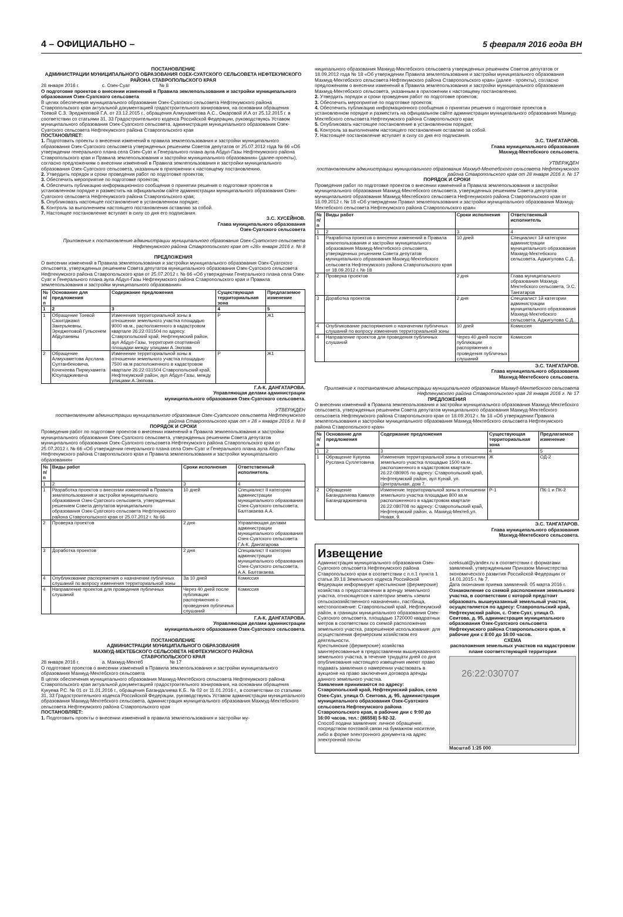4 – ОФИЦИАЛЬНО – 5 февраля 2016 года ВН
ПОСТАНОВЛЕНИЕ
АДМИНИСТРАЦИИ МУНИЦИПАЛЬНОГО ОБРАЗОВАНИЯ ОЗЕК-СУАТСКОГО СЕЛЬСОВЕТА НЕФТЕКУМСКОГО РАЙОНА СТАВРОПОЛЬСКОГО КРАЯ
28 января 2016 г. с. Озек-Суат № 8
О подготовке проектов о внесении изменений в Правила землепользования и застройки муниципального образования Озек-Суатского сельсовета
В целях обеспечения муниципального образования Озек-Суатского сельсовета Нефтекумского района Ставропольского края актуальной документацией градостроительного зонирования, на основании обращения Тоевой С.З. Эреджеповой Г.А. от 23.12.2015 г., обращения Алмухаметова А.С., Омаровой И.А от 25.12.2015 г. в соответствии со статьями 31, 33 Градостроительного кодекса Российской Федерации, руководствуясь Уставом муниципального образования Озек-Суатского сельсовета, администрация муниципального образования Озек-Суатского сельсовета Нефтекумского района Ставропольского края
ПОСТАНОВЛЯЕТ:
1. Подготовить проекты о внесении изменений в правила землепользования и застройки муниципального образования Озек-Суатского сельсовета утвержденных решением Советов депутатов от 25.07.2012 года № 66 «Об утверждении генерального плана села Озек-Суат и Генерального плана аула Абдул-Газы Нефтекумского района Ставропольского края и Правила землепользования и застройки муниципального образования» (далее-проекты), согласно предложениям о внесении изменений в Правила землепользования и застройки муниципального образования Озек-Суатского сельсовета, указанным в приложении к настоящему постановлению.
2. Утвердить порядок и сроки проведения работ по подготовке проектов;
3. Обеспечить мероприятие по подготовке проектов;
4. Обеспечить публикацию информационного сообщения о принятии решения о подготовке проектов в установленном порядке и разместить на официальном сайте администрации муниципального образования Озек-Суатского сельсовета Нефтекумского района Ставропольского края;
5. Опубликовать настоящее постановление в установленном порядке;
6. Контроль за выполнением настоящего постановления оставляю за собой.
7. Настоящее постановление вступает в силу со дня его подписания.
З.С. ХУСЕЙНОВ.
Глава муниципального образования
Озек-Суатского сельсовета
Приложение к постановлению администрации муниципального образования Озек-Суатского сельсовета Нефтекумского района Ставропольского края от «28» января 2016 г. № 8
ПРЕДЛОЖЕНИЯ
О внесении изменений в Правила землепользования и застройки муниципального образования Озек-Суатского сельсовета, утвержденных решением Совета депутатов муниципального образования Озек-Суатского сельсовета Нефтекумского района Ставропольского края от 25.07.2012 г. № 66 «Об утверждении Генерального плана села Озек-Суат и Генерального плана аула Абдул-Газы Нефтекумского района Ставропольского края и Правила землепользования и застройки муниципального образования»
| № п/п | Основание для предложения | Содержание предложения | Существующая территориальная зона | Предлагаемое изменение |
| --- | --- | --- | --- | --- |
| 1 | 2 | 3 | 4 | 5 |
| 1 | Обращение Тоевой Сахитджамл Закерьяевны, Эреджеповой Гульсенем Абдулаевны | Изменения территориальной зоны в отношении земельного участка площадью 9000 кв.м., расположенного в кадастровом квартале 26:22:031504 по адресу: Ставропольский край, Нефтекумский район, аул Абдул-Газы, территория спортивной площадки между улицами А.Эюпова | Р | Ж1 |
| 2 | Обращение Алмухаметова Арслана Султанбековича, Кочекеева Пирмухамета Юсупаджиевича | Изменение территориальной зоны в отношении земельного участка площадью 7500 кв.м расположенного в кадастровом квартале 26:22:031504 Ставропольский край, Нефтекумский район, аул Абдул-Газы, между улицами А.Эюпова . | Р | Ж1 |
Г.А-К. ДАНГАТАРОВА.
Управляющая делами администрации
муниципального образования Озек-Суатского сельсовета.
УТВЕРЖДЕН
постановлением администрации муниципального образования Озек-Суатского сельсовета Нефтекумского района Ставропольского края от « 28 » января 2016 г. № 8
ПОРЯДОК И СРОКИ
Проведения работ по подготовке проектов о внесении изменений в Правила землепользования и застройки муниципального образования Озек-Суатского сельсовета, утвержденных решением Совета депутатов муниципального образования Озек-Суатского сельсовета Нефтекумского района Ставропольского края от 25.07.2012 г. № 66 «Об утверждении генерального плана села Озек-Суат и Генерального плана аула Абдул-Газы Нефтекумского района Ставропольского края и Правила землепользования и застройки муниципального образования»
| № п/п | Виды работ | Сроки исполнения | Ответственный исполнитель |
| --- | --- | --- | --- |
| 1 | 2 | 3 | 4 |
| 1 | Разработка проектов о внесении изменений в Правила землепользования и застройки муниципального образования Озек-Суатского сельсовета, утвержденных решением Совета депутатов муниципального образования Озек-Суатского сельсовета Нефтекумского района Ставропольского края от 25.07.2012 г. № 66 | 10 дней | Специалист II категории администрации муниципального образования Озек-Суатского сельсовета, Балтакаева А.А. |
| 2 | Проверка проектов | 2 дня | Управляющая делами администрации муниципального образования Озек-Суатского сельсовета Г.А-К. Дангатарова |
| 3 | Доработка проектов | 2 дня | Специалист II категории администрации муниципального образования Озек-Суатского сельсовета, А.А. Балтакаева. |
| 4 | Опубликование распоряжения о назначении публичных слушаний по вопросу изменения территориальной зоны | За 10 дней | Комиссия |
| 4 | Направление проектов для проведения публичных слушаний | Через 40 дней после публикации распоряжения о проведения публичных слушаний | Комиссия |
Г.А-К. ДАНГАТАРОВА.
Управляющая делами администрации
муниципального образования Озек-Суатского сельсовета.
ПОСТАНОВЛЕНИЕ
АДМИНИСТРАЦИИ МУНИЦИПАЛЬНОГО ОБРАЗОВАНИЯ
МАХМУД-МЕКТЕБСКОГО СЕЛЬСОВЕТА НЕФТЕКУМСКОГО РАЙОНА
СТАВРОПОЛЬСКОГО КРАЯ
28 января 2016 г. а. Махмуд-Мектеб № 17
О подготовке проектов о внесении изменений в Правила землепользования и застройки муниципального образования Махмуд-Мектебского сельсовета
В целях обеспечения муниципального образования Махмуд-Мектебского сельсовета Нефтекумского района Ставропольского края актуальной документацией градостроительного зонирования, на основании обращения Кукуева Р.С. № 01 от 11.01.2016 г., обращения Багандалиева К.Б.. № 02 от 11.01.2016 г., в соответствии со статьями 31, 33 Градостроительного кодекса Российской Федерации, руководствуясь Уставом администрации муниципального образования Махмуд-Мектебского сельсовета, администрация муниципального образования Махмуд-Мектебского сельсовета Нефтекумского района Ставропольского края
ПОСТАНОВЛЯЕТ:
1. Подготовить проекты о внесении изменений в правила землепользования и застройки му-
ниципального образования Махмуд-Мектебского сельсовета утвержденных решением Советов депутатов от 18.09.2012 года № 18 «Об утверждении Правила землепользования и застройки муниципального образования Махмуд-Мектебского сельсовета Нефтекумского района Ставропольского края» (далее - проекты), согласно предложениям о внесении изменений в Правила землепользования и застройки муниципального образования Махмуд-Мектебского сельсовета, указанным в приложении к настоящему постановлению.
2. Утвердить порядок и сроки проведения работ по подготовке проектов;
3. Обеспечить мероприятие по подготовке проектов;
4. Обеспечить публикацию информационного сообщения о принятии решения о подготовке проектов в установленном порядке и разместить на официальном сайте администрации муниципального образования Махмуд-Мектебского сельсовета Нефтекумского района Ставропольского края;
5. Опубликовать настоящее постановление в установленном порядке;
6. Контроль за выполнением настоящего постановления оставляю за собой.
7. Настоящее постановление вступает в силу со дня его подписания.
Э.С. ТАНГАТАРОВ.
Глава муниципального образования
Махмуд-Мектебского сельсовета.
УТВЕРЖДЕН
постановлением администрации муниципального образования Махмуд-Мектебского сельсовета Нефтекумского района Ставропольского края от 28 января 2016 г. № 17
ПОРЯДОК И СРОКИ
Проведения работ по подготовке проектов о внесении изменений в Правила землепользования и застройки муниципального образования Махмуд-Мектебского сельсовета, утвержденных решением Совета депутатов муниципального образования Махмуд-Мектебского сельсовета Нефтекумского района Ставропольского края от 18.09.2012 г. № 18 «Об утверждении Правил землепользования и застройки муниципального образования Махмуд-Мектебского сельсовета Нефтекумского района Ставропольского края»
| № п/п | Виды работ | Сроки исполнения | Ответственный исполнитель |
| --- | --- | --- | --- |
| 1 | 2 | 3 | 4 |
| 1 | Разработка проектов о внесении изменений в Правила землепользования и застройки муниципального образования Махмуд-Мектебского сельсовета, утвержденных решением Совета депутатов муниципального образования Махмуд-Мектебского сельсовета Нефтекумского района Ставропольского края от 18.09.2012 г. № 18 | 10 дней | Специалист 1й категории администрации муниципального образования Махмуд-Мектебского сельсовета, Аджигулова С.Д.. |
| 2 | Проверка проектов | 2 дня | Глава муниципального образования Махмуд-Мектебского сельсовета, Э.С. Тангатаров |
| 3 | Доработка проектов | 2 дня | Специалист 1й категории администрации муниципального образования Махмуд-Мектебского сельсовета, Аджигулова С.Д.. |
| 4 | Опубликование распоряжения о назначении публичных слушаний по вопросу изменения территориальной зоны | 10 дней | Комиссия |
| 4 | Направление проектов для проведения публичных слушаний | Через 40 дней после публикации распоряжения о проведения публичных слушаний | Комиссия |
Э.С. ТАНГАТАРОВ.
Глава муниципального образования
Махмуд-Мектебского сельсовета.
Приложение к постановлению администрации муниципального образования Махмуд-Мектебского сельсовета Нефтекумского района Ставропольского края 28 января 2016 г. № 17
ПРЕДЛОЖЕНИЯ
О внесении изменений в Правила землепользования и застройки муниципального образования Махмуд-Мектебского сельсовета, утвержденных решением Совета депутатов муниципального образования Махмуд-Мектебского сельсовета Нефтекумского района Ставропольского края от 18.09.2012 г. № 18 «Об утверждении Правила землепользования и застройки муниципального образования Махмуд-Мектебского сельсовета Нефтекумского района Ставропольского края»
| № п/п | Основание для предложения | Содержание предложения | Существующая территориальная зона | Предлагаемое изменение |
| --- | --- | --- | --- | --- |
| 1 | 2 | 3 | 4 | 5 |
| 1 | Обращение Кукуева Руслана Суллетовича | Изменения территориальной зоны в отношении земельного участка площадью 1500 кв.м., расположенного в кадастровом квартале 26:22:080905 по адресу: Ставропольский край, Нефтекумский район, аул Кунай, ул. Центральная, дом 7, | Ж | ОД-2 |
| 2 | Обращение Багандалиева Камиля Багандгаджиевича | Изменение территориальной зоны в отношении земельного участка площадью 800 кв.м расположенного в кадастровом квартале 26:22:080708 по адресу: Ставропольский край, Нефтекумский район, а. Махмуд-Мектеб,ул. Новая, 9. | Р-1 | ПК-1 и ПК-2 |
Э.С. ТАНГАТАРОВ.
Глава муниципального образования
Махмуд-Мектебского сельсовета.
Извещение
Администрация муниципального образования Озек-Суатского сельсовета Нефтекумского района Ставропольского края в соответствии с п.п.1 пункта 1 статьи 39.18 Земельного кодекса Российской Федерации информирует крестьянские (фермерские) хозяйства о предоставлении в аренду земельного участка, относящегося к категории земель «земли сельскохозяйственного назначения», пастбища, местоположение: Ставропольский край, Нефтекумский район, в границах муниципального образования Озек-Суатского сельсовета, площадью 1720000 квадратных метров в соответствии со схемой расположения земельного участка, разрешенное использование: для осуществления фермерским хозяйством его деятельности.
Крестьянские (фермерские) хозяйства заинтересованные в предоставлении вышеуказанного земельного участка, в течение тридцати дней со дня опубликования настоящего извещения имеют право подавать заявления о намерении участвовать в аукционе на право заключения договора аренды данного земельного участка.
Заявления принимаются по адресу: Ставропольский край, Нефтекумский район, село Озек-Суат, улица О. Сеитова, д. 95, администрация муниципального образования Озек-Суатского сельсовета Нефтекумского района Ставропольского края, в рабочие дни с 9:00 до 16:00 часов, тел.: (86558) 5-92-32.
Способ подачи заявления: личное обращение, посредством почтовой связи на бумажном носителе, либо в форме электронного документа на адрес электронной почты
ozeksuat@yandex.ru в соответствии с форматами заявлений, утвержденными Приказом Министерства экономического развития Российской Федерации от 14.01.2015 г. № 7.
Дата окончания приема заявлений: 05 марта 2016 г.
Ознакомление со схемой расположения земельного участка, в соответствии с которой предстоит образовать вышеуказанный земельный участок, осуществляется по адресу: Ставропольский край, Нефтекумский район, с. Озек-Суат, улица О. Сеитова, д. 95, администрация муниципального образования Озек-Суатского сельсовета Нефтекумского района Ставропольского края, в рабочие дни с 8:00 до 16:00 часов.
СХЕМА
расположения земельных участков на кадастровом плане соответствующей территории
26:22:030707
Масштаб 1:25 000